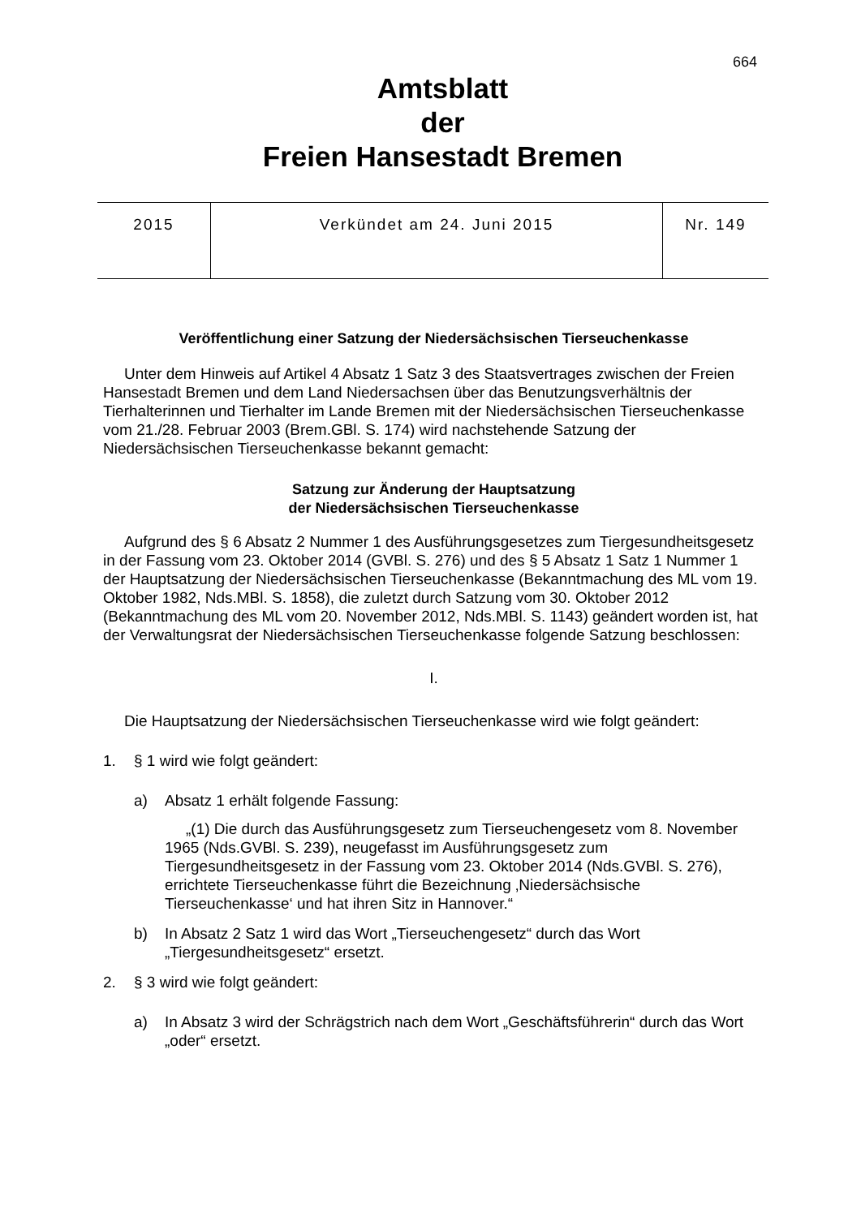664
Amtsblatt
der
Freien Hansestadt Bremen
| 2015 | Verkündet am 24. Juni 2015 | Nr. 149 |
Veröffentlichung einer Satzung der Niedersächsischen Tierseuchenkasse
Unter dem Hinweis auf Artikel 4 Absatz 1 Satz 3 des Staatsvertrages zwischen der Freien Hansestadt Bremen und dem Land Niedersachsen über das Benutzungsverhältnis der Tierhalterinnen und Tierhalter im Lande Bremen mit der Niedersächsischen Tierseuchenkasse vom 21./28. Februar 2003 (Brem.GBl. S. 174) wird nachstehende Satzung der Niedersächsischen Tierseuchenkasse bekannt gemacht:
Satzung zur Änderung der Hauptsatzung
der Niedersächsischen Tierseuchenkasse
Aufgrund des § 6 Absatz 2 Nummer 1 des Ausführungsgesetzes zum Tiergesundheitsgesetz in der Fassung vom 23. Oktober 2014 (GVBl. S. 276) und des § 5 Absatz 1 Satz 1 Nummer 1 der Hauptsatzung der Niedersächsischen Tierseuchenkasse (Bekanntmachung des ML vom 19. Oktober 1982, Nds.MBl. S. 1858), die zuletzt durch Satzung vom 30. Oktober 2012 (Bekanntmachung des ML vom 20. November 2012, Nds.MBl. S. 1143) geändert worden ist, hat der Verwaltungsrat der Niedersächsischen Tierseuchenkasse folgende Satzung beschlossen:
I.
Die Hauptsatzung der Niedersächsischen Tierseuchenkasse wird wie folgt geändert:
1. § 1 wird wie folgt geändert:
a) Absatz 1 erhält folgende Fassung:
„(1) Die durch das Ausführungsgesetz zum Tierseuchengesetz vom 8. November 1965 (Nds.GVBl. S. 239), neugefasst im Ausführungsgesetz zum Tiergesundheitsgesetz in der Fassung vom 23. Oktober 2014 (Nds.GVBl. S. 276), errichtete Tierseuchenkasse führt die Bezeichnung ‚Niedersächsische Tierseuchenkasse‘ und hat ihren Sitz in Hannover.“
b) In Absatz 2 Satz 1 wird das Wort „Tierseuchengesetz“ durch das Wort „Tiergesundheitsgesetz“ ersetzt.
2. § 3 wird wie folgt geändert:
a) In Absatz 3 wird der Schrägstrich nach dem Wort „Geschäftsführerin“ durch das Wort „oder“ ersetzt.